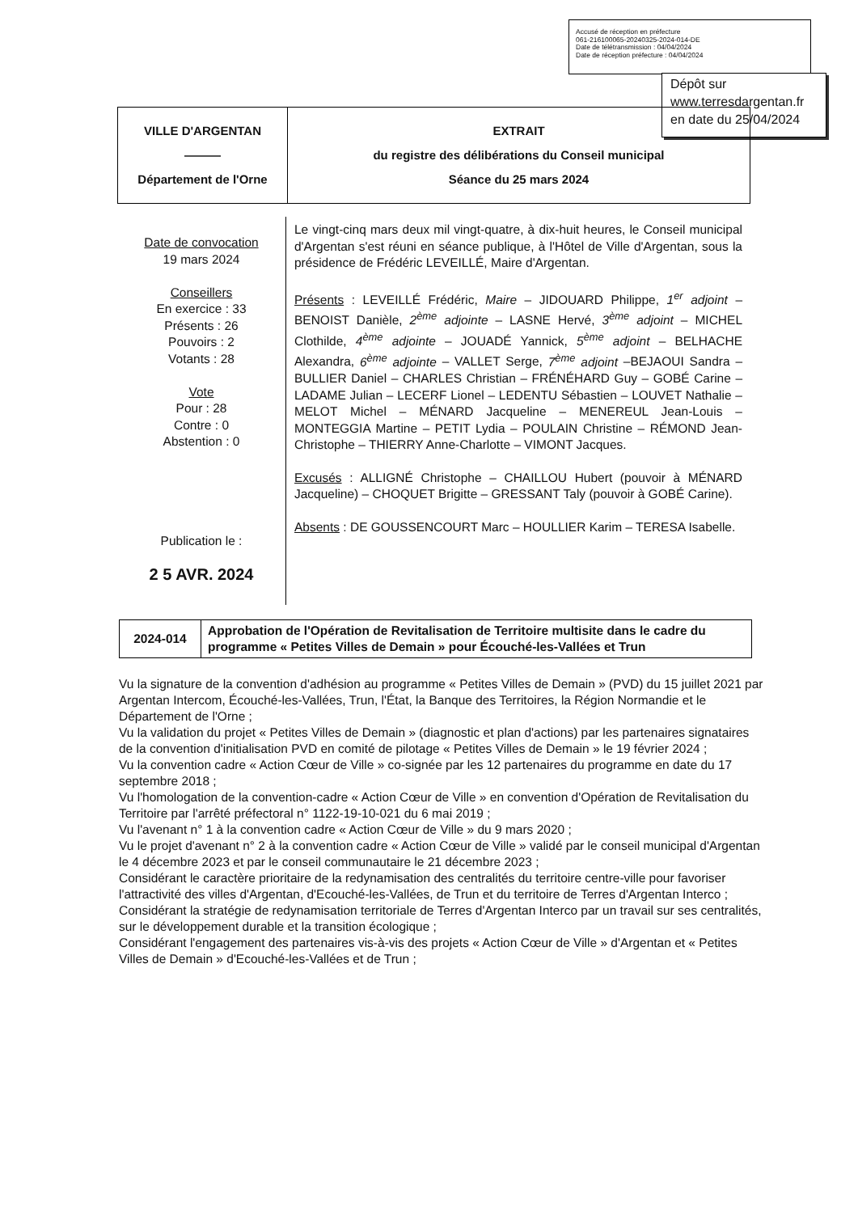Accusé de réception en préfecture
061-216100065-20240325-2024-014-DE
Date de télétransmission : 04/04/2024
Date de réception préfecture : 04/04/2024
Dépôt sur
www.terresdargentan.fr
en date du 25/04/2024
| VILLE D'ARGENTAN ——— Département de l'Orne | EXTRAIT du registre des délibérations du Conseil municipal Séance du 25 mars 2024 |
Date de convocation
19 mars 2024
Conseillers
En exercice : 33
Présents : 26
Pouvoirs : 2
Votants : 28
Vote
Pour : 28
Contre : 0
Abstention : 0
Publication le :
2 5 AVR. 2024
Le vingt-cinq mars deux mil vingt-quatre, à dix-huit heures, le Conseil municipal d'Argentan s'est réuni en séance publique, à l'Hôtel de Ville d'Argentan, sous la présidence de Frédéric LEVEILLÉ, Maire d'Argentan.
Présents : LEVEILLÉ Frédéric, Maire – JIDOUARD Philippe, 1<sup>er</sup> adjoint – BENOIST Danièle, 2<sup>ème</sup> adjointe – LASNE Hervé, 3<sup>ème</sup> adjoint – MICHEL Clothilde, 4<sup>ème</sup> adjointe – JOUADÉ Yannick, 5<sup>ème</sup> adjoint – BELHACHE Alexandra, 6<sup>ème</sup> adjointe – VALLET Serge, 7<sup>ème</sup> adjoint –BEJAOUI Sandra – BULLIER Daniel – CHARLES Christian – FRÉNÉHARD Guy – GOBÉ Carine – LADAME Julian – LECERF Lionel – LEDENTU Sébastien – LOUVET Nathalie – MELOT Michel – MÉNARD Jacqueline – MENEREUL Jean-Louis – MONTEGGIA Martine – PETIT Lydia – POULAIN Christine – RÉMOND Jean-Christophe – THIERRY Anne-Charlotte – VIMONT Jacques.
Excusés : ALLIGNÉ Christophe – CHAILLOU Hubert (pouvoir à MÉNARD Jacqueline) – CHOQUET Brigitte – GRESSANT Taly (pouvoir à GOBÉ Carine).
Absents : DE GOUSSENCOURT Marc – HOULLIER Karim – TERESA Isabelle.
| 2024-014 | Approbation de l'Opération de Revitalisation de Territoire multisite dans le cadre du programme « Petites Villes de Demain » pour Écouché-les-Vallées et Trun |
Vu la signature de la convention d'adhésion au programme « Petites Villes de Demain » (PVD) du 15 juillet 2021 par Argentan Intercom, Écouché-les-Vallées, Trun, l'État, la Banque des Territoires, la Région Normandie et le Département de l'Orne ;
Vu la validation du projet « Petites Villes de Demain » (diagnostic et plan d'actions) par les partenaires signataires de la convention d'initialisation PVD en comité de pilotage « Petites Villes de Demain » le 19 février 2024 ;
Vu la convention cadre « Action Cœur de Ville » co-signée par les 12 partenaires du programme en date du 17 septembre 2018 ;
Vu l'homologation de la convention-cadre « Action Cœur de Ville » en convention d'Opération de Revitalisation du Territoire par l'arrêté préfectoral n° 1122-19-10-021 du 6 mai 2019 ;
Vu l'avenant n° 1 à la convention cadre « Action Cœur de Ville » du 9 mars 2020 ;
Vu le projet d'avenant n° 2 à la convention cadre « Action Cœur de Ville » validé par le conseil municipal d'Argentan le 4 décembre 2023 et par le conseil communautaire le 21 décembre 2023 ;
Considérant le caractère prioritaire de la redynamisation des centralités du territoire centre-ville pour favoriser l'attractivité des villes d'Argentan, d'Ecouché-les-Vallées, de Trun et du territoire de Terres d'Argentan Interco ;
Considérant la stratégie de redynamisation territoriale de Terres d'Argentan Interco par un travail sur ses centralités, sur le développement durable et la transition écologique ;
Considérant l'engagement des partenaires vis-à-vis des projets « Action Cœur de Ville » d'Argentan et « Petites Villes de Demain » d'Ecouché-les-Vallées et de Trun ;